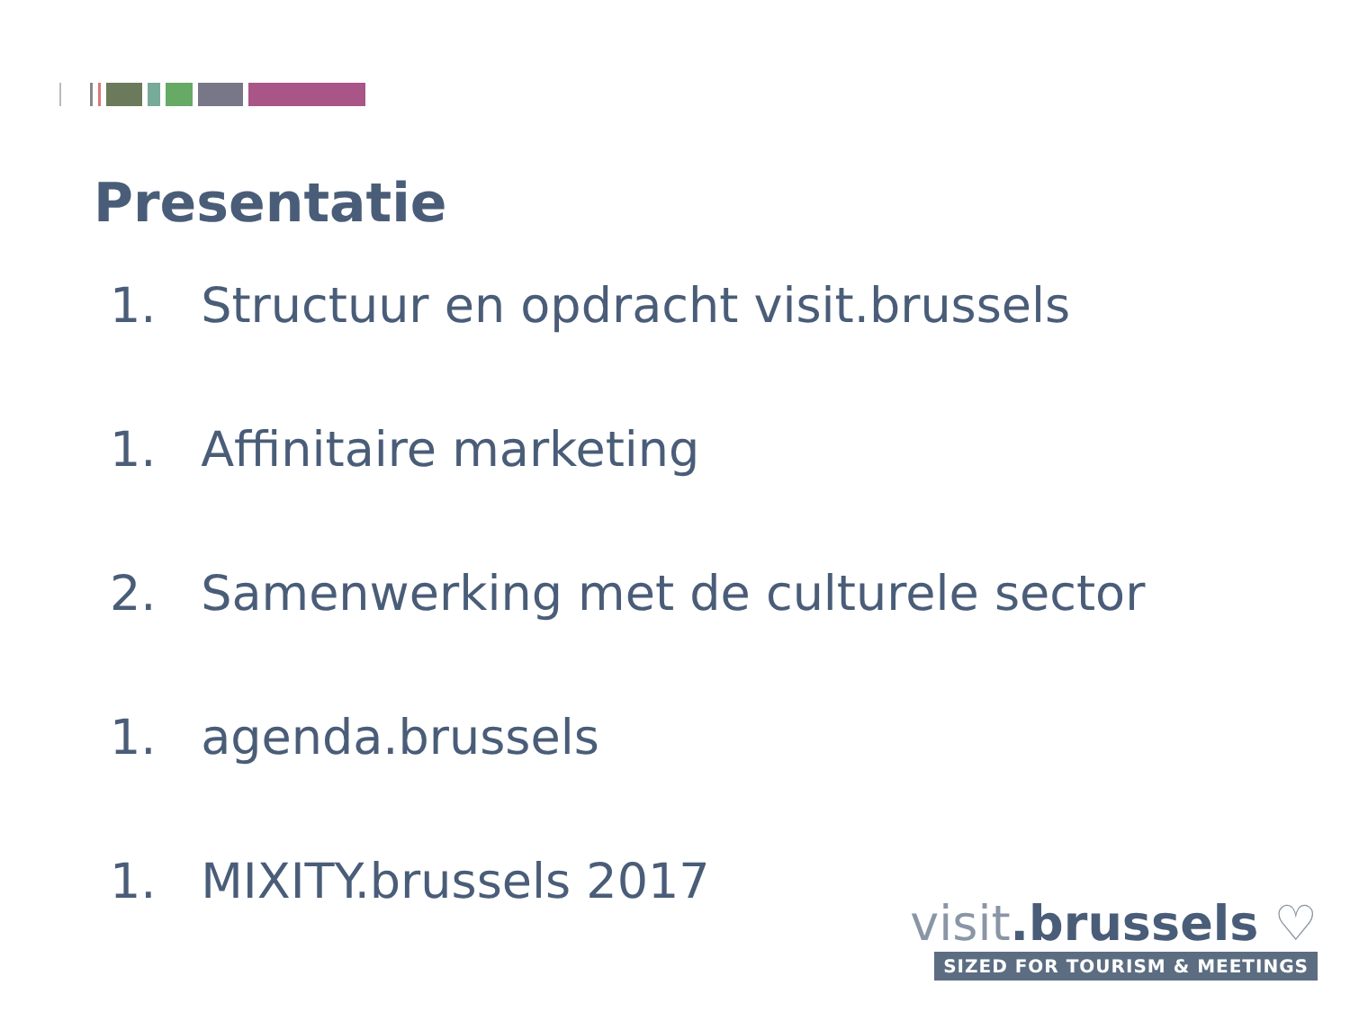Presentatie
1. Structuur en opdracht visit.brussels
1. Affinitaire marketing
2. Samenwerking met de culturele sector
1. agenda.brussels
1. MIXITY.brussels 2017
visit.brussels ♡
SIZED FOR TOURISM & MEETINGS